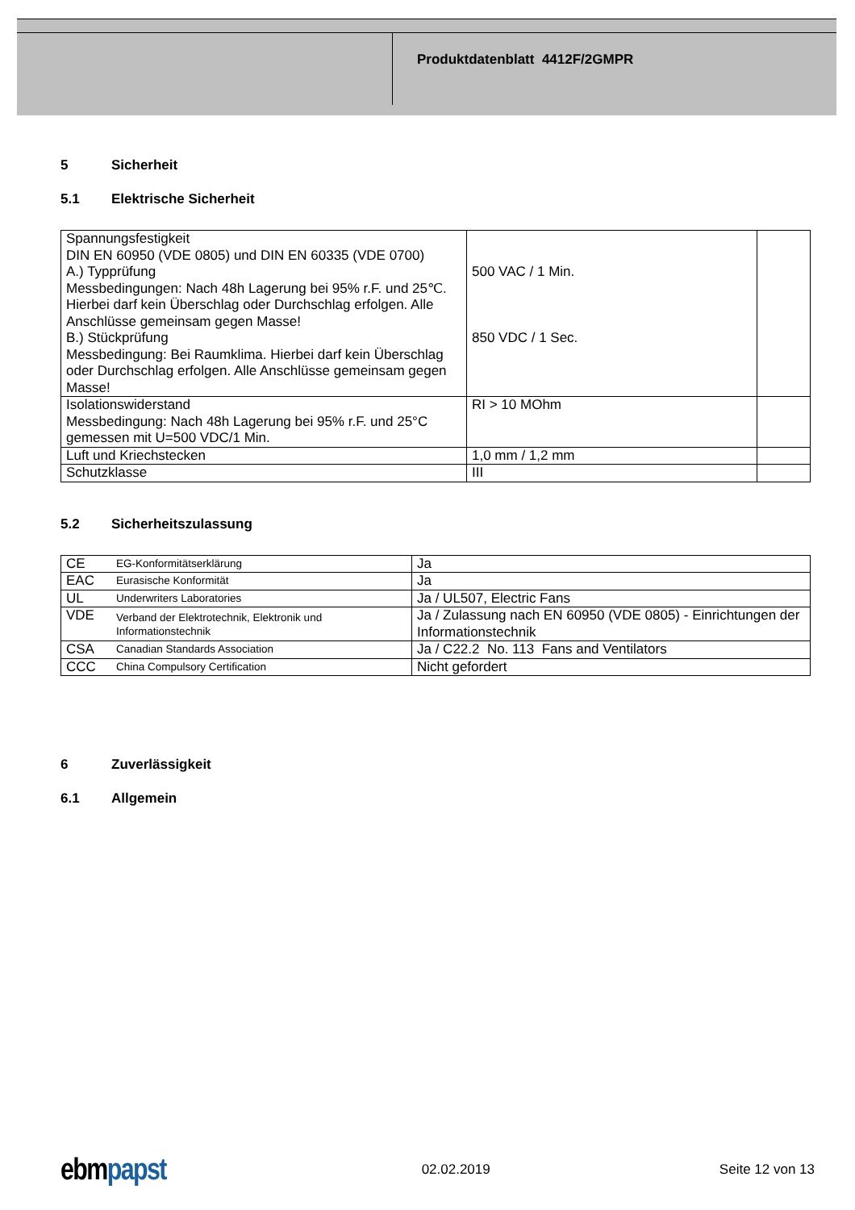Produktdatenblatt 4412F/2GMPR
5 Sicherheit
5.1 Elektrische Sicherheit
| Spannungsfestigkeit DIN EN 60950 (VDE 0805) und DIN EN 60335 (VDE 0700) A.) Typprüfung Messbedingungen: Nach 48h Lagerung bei 95% r.F. und 25℃. Hierbei darf kein Überschlag oder Durchschlag erfolgen. Alle Anschlüsse gemeinsam gegen Masse! B.) Stückprüfung Messbedingung: Bei Raumklima. Hierbei darf kein Überschlag oder Durchschlag erfolgen. Alle Anschlüsse gemeinsam gegen Masse! | 500 VAC / 1 Min. 850 VDC / 1 Sec. | |
| Isolationswiderstand Messbedingung: Nach 48h Lagerung bei 95% r.F. und 25°C gemessen mit U=500 VDC/1 Min. | RI > 10 MOhm | |
| Luft und Kriechstecken | 1,0 mm / 1,2 mm | |
| Schutzklasse | III | |
5.2 Sicherheitszulassung
| CE | EG-Konformitätserklärung | Ja |
| EAC | Eurasische Konformität | Ja |
| UL | Underwriters Laboratories | Ja / UL507, Electric Fans |
| VDE | Verband der Elektrotechnik, Elektronik und Informationstechnik | Ja / Zulassung nach EN 60950 (VDE 0805) - Einrichtungen der Informationstechnik |
| CSA | Canadian Standards Association | Ja / C22.2 No. 113 Fans and Ventilators |
| CCC | China Compulsory Certification | Nicht gefordert |
6 Zuverlässigkeit
6.1 Allgemein
ebmpapst
02.02.2019 Seite 12 von 13